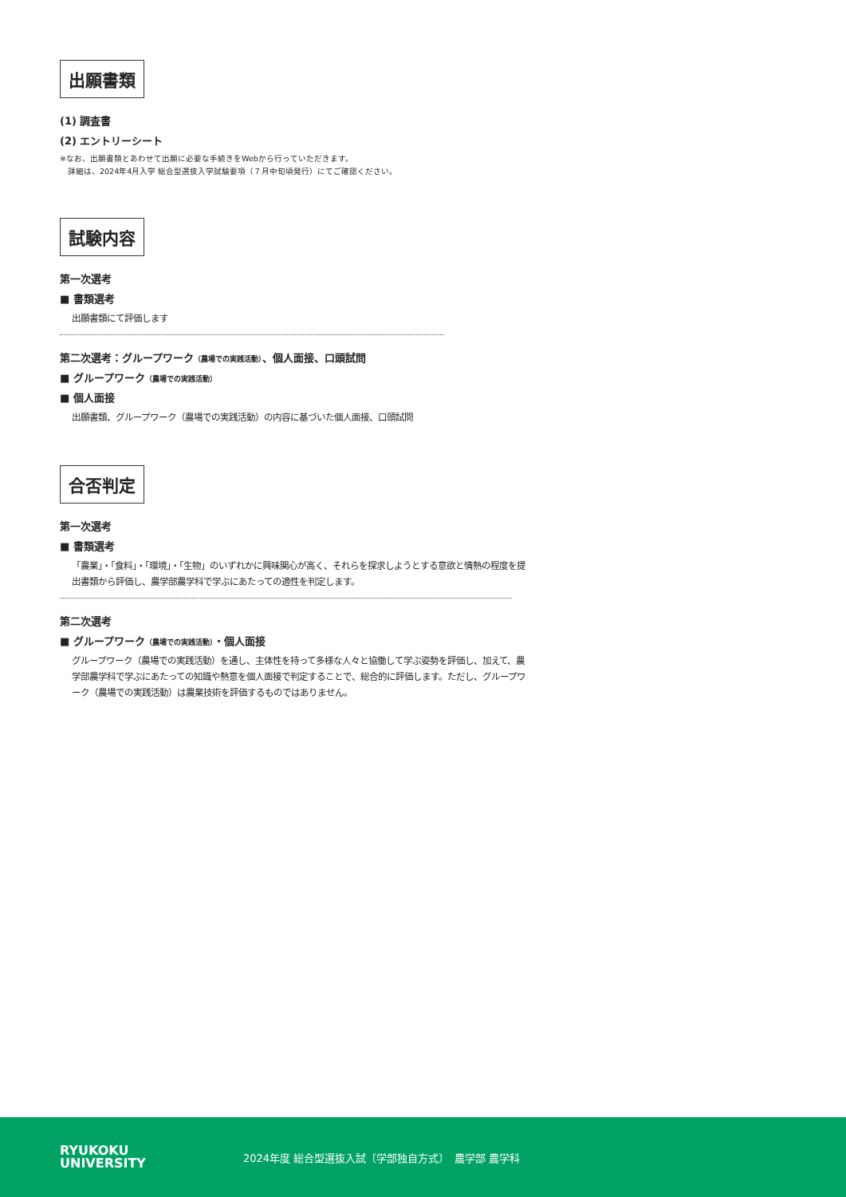出願書類
(1) 調査書
(2) エントリーシート
※なお、出願書類とあわせて出願に必要な手続きをWebから行っていただきます。
　詳細は、2024年4月入学 総合型選抜入学試験要項（７月中旬頃発行）にてご確認ください。
試験内容
第一次選考
■ 書類選考
出願書類にて評価します
第二次選考：グループワーク（農場での実践活動）、個人面接、口頭試問
■ グループワーク（農場での実践活動）
■ 個人面接
出願書類、グループワーク（農場での実践活動）の内容に基づいた個人面接、口頭試問
合否判定
第一次選考
■ 書類選考
「農業」・「食料」・「環境」・「生物」のいずれかに興味関心が高く、それらを探求しようとする意欲と情熱の程度を提出書類から評価し、農学部農学科で学ぶにあたっての適性を判定します。
第二次選考
■ グループワーク（農場での実践活動）・個人面接
グループワーク（農場での実践活動）を通し、主体性を持って多様な人々と協働して学ぶ姿勢を評価し、加えて、農学部農学科で学ぶにあたっての知識や熱意を個人面接で判定することで、総合的に評価します。ただし、グループワーク（農場での実践活動）は農業技術を評価するものではありません。
RYUKOKU
UNIVERSITY
2024年度 総合型選抜入試〔学部独自方式〕　農学部 農学科